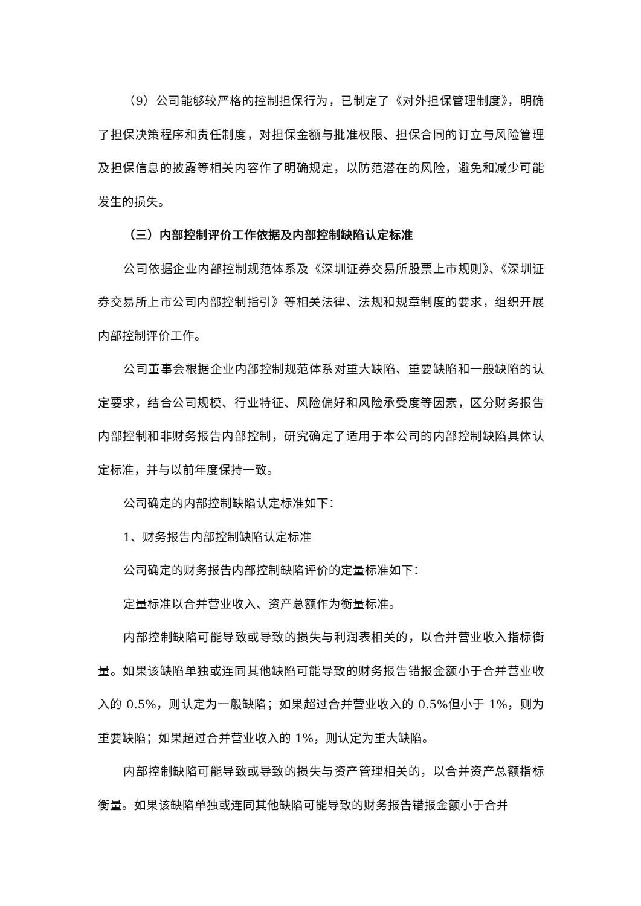（9）公司能够较严格的控制担保行为，已制定了《对外担保管理制度》，明确了担保决策程序和责任制度，对担保金额与批准权限、担保合同的订立与风险管理及担保信息的披露等相关内容作了明确规定，以防范潜在的风险，避免和减少可能发生的损失。
（三）内部控制评价工作依据及内部控制缺陷认定标准
公司依据企业内部控制规范体系及《深圳证券交易所股票上市规则》、《深圳证券交易所上市公司内部控制指引》等相关法律、法规和规章制度的要求，组织开展内部控制评价工作。
公司董事会根据企业内部控制规范体系对重大缺陷、重要缺陷和一般缺陷的认定要求，结合公司规模、行业特征、风险偏好和风险承受度等因素，区分财务报告内部控制和非财务报告内部控制，研究确定了适用于本公司的内部控制缺陷具体认定标准，并与以前年度保持一致。
公司确定的内部控制缺陷认定标准如下：
1、财务报告内部控制缺陷认定标准
公司确定的财务报告内部控制缺陷评价的定量标准如下：
定量标准以合并营业收入、资产总额作为衡量标准。
内部控制缺陷可能导致或导致的损失与利润表相关的，以合并营业收入指标衡量。如果该缺陷单独或连同其他缺陷可能导致的财务报告错报金额小于合并营业收入的 0.5%，则认定为一般缺陷；如果超过合并营业收入的 0.5%但小于 1%，则为重要缺陷；如果超过合并营业收入的 1%，则认定为重大缺陷。
内部控制缺陷可能导致或导致的损失与资产管理相关的，以合并资产总额指标衡量。如果该缺陷单独或连同其他缺陷可能导致的财务报告错报金额小于合并